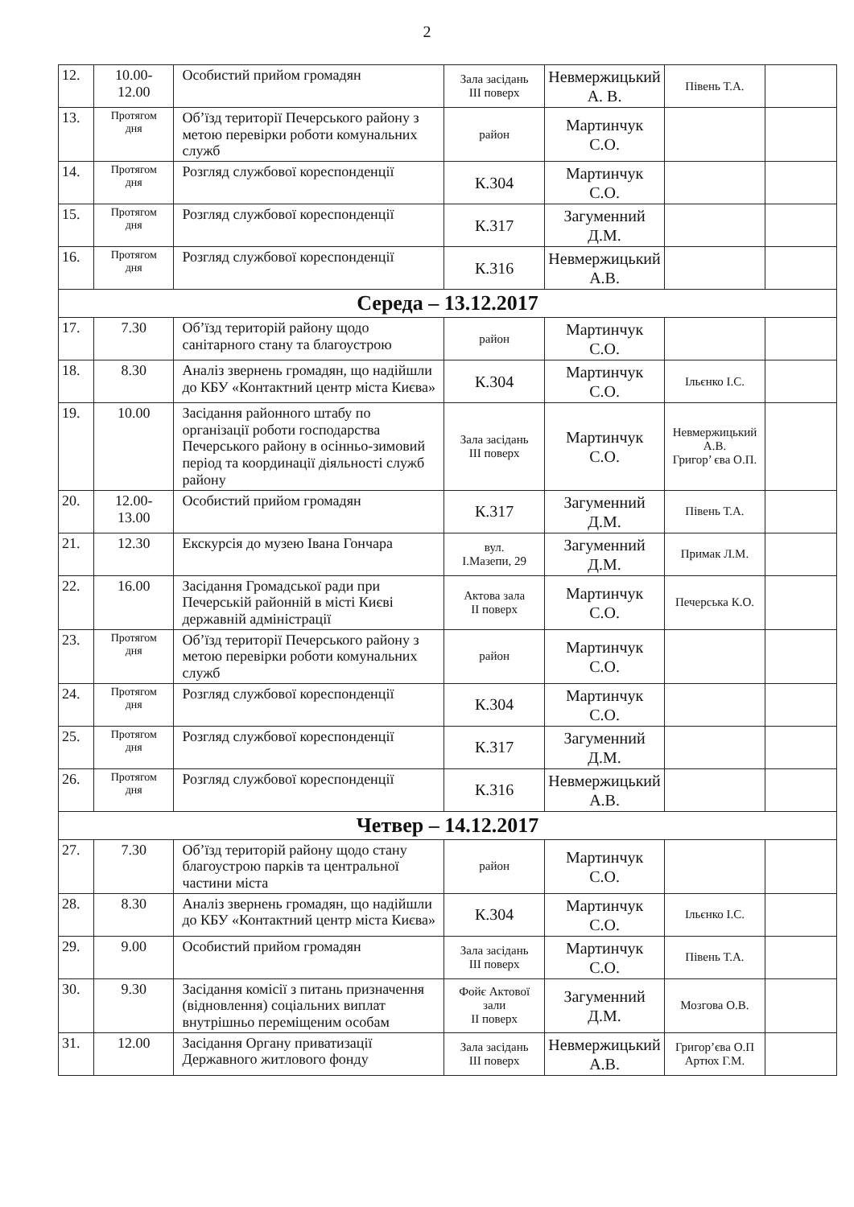2
| 12. | 10.00- 12.00 | Особистий прийом громадян | Зала засідань III поверх | Невмержицький А. В. | Півень Т.А. | |
| 13. | Протягом дня | Об’їзд території Печерського району з метою перевірки роботи комунальних служб | район | Мартинчук С.О. | | |
| 14. | Протягом дня | Розгляд службової кореспонденції | К.304 | Мартинчук С.О. | | |
| 15. | Протягом дня | Розгляд службової кореспонденції | К.317 | Загуменний Д.М. | | |
| 16. | Протягом дня | Розгляд службової кореспонденції | К.316 | Невмержицький А.В. | | |
| Середа – 13.12.2017 | | | | | | |
| 17. | 7.30 | Об’їзд територій району щодо санітарного стану та благоустрою | район | Мартинчук С.О. | | |
| 18. | 8.30 | Аналіз звернень громадян, що надійшли до КБУ «Контактний центр міста Києва» | К.304 | Мартинчук С.О. | Ільєнко І.С. | |
| 19. | 10.00 | Засідання районного штабу по організації роботи господарства Печерського району в осінньо-зимовий період та координації діяльності служб району | Зала засідань III поверх | Мартинчук С.О. | Невмержицький А.В. Григор’ єва О.П. | |
| 20. | 12.00- 13.00 | Особистий прийом громадян | К.317 | Загуменний Д.М. | Півень Т.А. | |
| 21. | 12.30 | Екскурсія до музею Івана Гончара | вул. І.Мазепи, 29 | Загуменний Д.М. | Примак Л.М. | |
| 22. | 16.00 | Засідання Громадської ради при Печерській районній в місті Києві державній адміністрації | Актова зала II поверх | Мартинчук С.О. | Печерська К.О. | |
| 23. | Протягом дня | Об’їзд території Печерського району з метою перевірки роботи комунальних служб | район | Мартинчук С.О. | | |
| 24. | Протягом дня | Розгляд службової кореспонденції | К.304 | Мартинчук С.О. | | |
| 25. | Протягом дня | Розгляд службової кореспонденції | К.317 | Загуменний Д.М. | | |
| 26. | Протягом дня | Розгляд службової кореспонденції | К.316 | Невмержицький А.В. | | |
| Четвер – 14.12.2017 | | | | | | |
| 27. | 7.30 | Об’їзд територій району щодо стану благоустрою парків та центральної частини міста | район | Мартинчук С.О. | | |
| 28. | 8.30 | Аналіз звернень громадян, що надійшли до КБУ «Контактний центр міста Києва» | К.304 | Мартинчук С.О. | Ільєнко І.С. | |
| 29. | 9.00 | Особистий прийом громадян | Зала засідань III поверх | Мартинчук С.О. | Півень Т.А. | |
| 30. | 9.30 | Засідання комісії з питань призначення (відновлення) соціальних виплат внутрішньо переміщеним особам | Фойє Актової зали II поверх | Загуменний Д.М. | Мозгова О.В. | |
| 31. | 12.00 | Засідання Органу приватизації Державного житлового фонду | Зала засідань III поверх | Невмержицький А.В. | Григор’єва О.П Артюх Г.М. | |